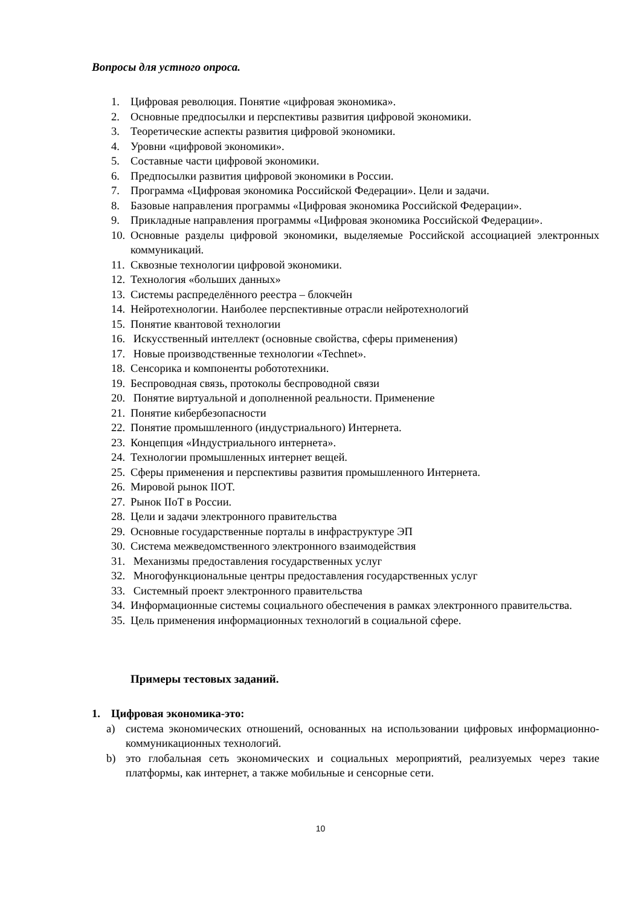Вопросы для устного опроса.
1. Цифровая революция. Понятие «цифровая экономика».
2. Основные предпосылки и перспективы развития цифровой экономики.
3. Теоретические аспекты развития цифровой экономики.
4. Уровни «цифровой экономики».
5. Составные части цифровой экономики.
6. Предпосылки развития цифровой экономики в России.
7. Программа «Цифровая экономика Российской Федерации». Цели и задачи.
8. Базовые направления программы «Цифровая экономика Российской Федерации».
9. Прикладные направления программы «Цифровая экономика Российской Федерации».
10. Основные разделы цифровой экономики, выделяемые Российской ассоциацией электронных коммуникаций.
11. Сквозные технологии цифровой экономики.
12. Технология «больших данных»
13. Системы распределённого реестра – блокчейн
14. Нейротехнологии. Наиболее перспективные отрасли нейротехнологий
15. Понятие квантовой технологии
16. Искусственный интеллект (основные свойства, сферы применения)
17. Новые производственные технологии «Technet».
18. Сенсорика и компоненты робототехники.
19. Беспроводная связь, протоколы беспроводной связи
20. Понятие виртуальной и дополненной реальности. Применение
21. Понятие кибербезопасности
22. Понятие промышленного (индустриального) Интернета.
23. Концепция «Индустриального интернета».
24. Технологии промышленных интернет вещей.
25. Сферы применения и перспективы развития промышленного Интернета.
26. Мировой рынок IIOT.
27. Рынок IIoT в России.
28. Цели и задачи электронного правительства
29. Основные государственные порталы в инфраструктуре ЭП
30. Система межведомственного электронного взаимодействия
31. Механизмы предоставления государственных услуг
32. Многофункциональные центры предоставления государственных услуг
33. Системный проект электронного правительства
34. Информационные системы социального обеспечения в рамках электронного правительства.
35. Цель применения информационных технологий в социальной сфере.
Примеры тестовых заданий.
1. Цифровая экономика-это:
a) система экономических отношений, основанных на использовании цифровых информационно-коммуникационных технологий.
b) это глобальная сеть экономических и социальных мероприятий, реализуемых через такие платформы, как интернет, а также мобильные и сенсорные сети.
10